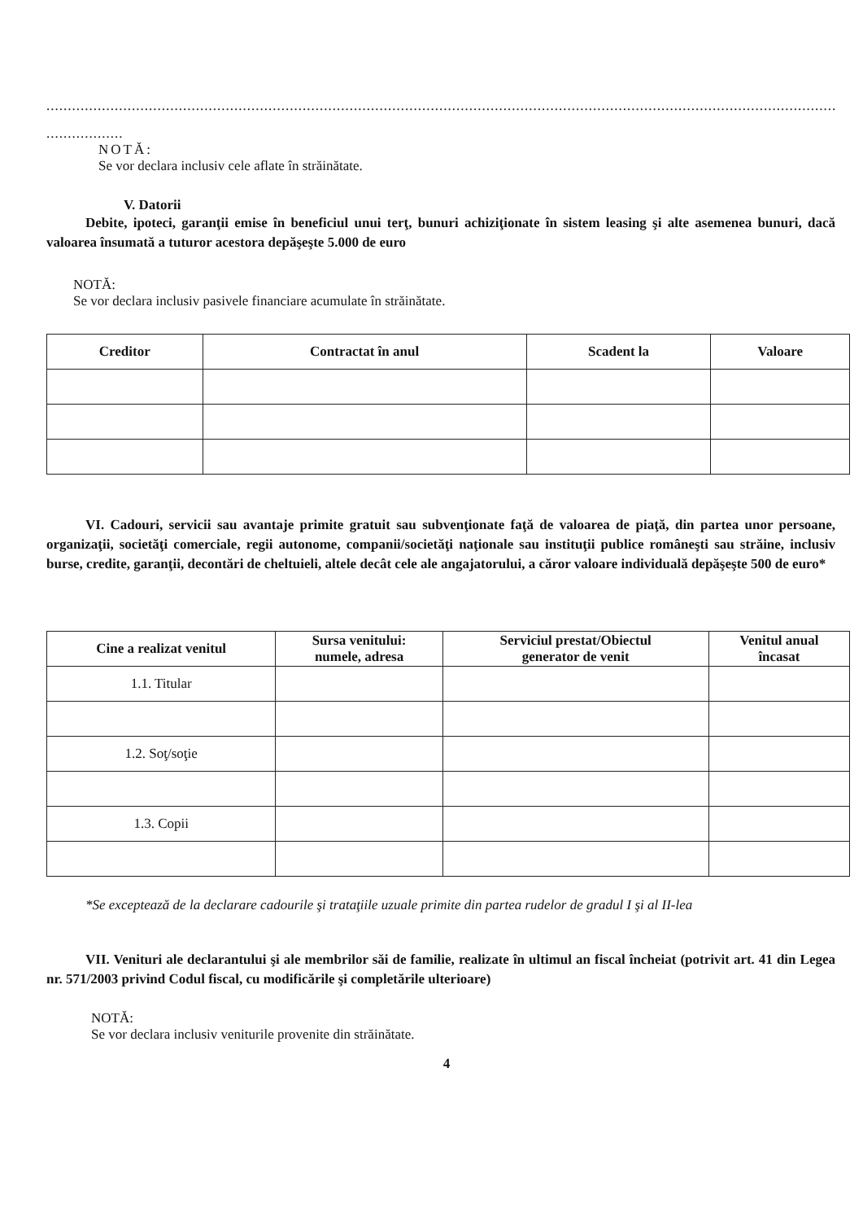..............................................................................................................................................................................................................
..................
NOTĂ:
Se vor declara inclusiv cele aflate în străinătate.
V. Datorii
Debite, ipoteci, garanţii emise în beneficiul unui terţ, bunuri achiziţionate în sistem leasing şi alte asemenea bunuri, dacă valoarea însumată a tuturor acestora depăşeşte 5.000 de euro
NOTĂ:
Se vor declara inclusiv pasivele financiare acumulate în străinătate.
| Creditor | Contractat în anul | Scadent la | Valoare |
| --- | --- | --- | --- |
VI. Cadouri, servicii sau avantaje primite gratuit sau subvenţionate faţă de valoarea de piaţă, din partea unor persoane, organizaţii, societăţi comerciale, regii autonome, companii/societăţi naţionale sau instituţii publice româneşti sau străine, inclusiv burse, credite, garanţii, decontări de cheltuieli, altele decât cele ale angajatorului, a căror valoare individuală depăşeşte 500 de euro*
| Cine a realizat venitul | Sursa venitului: numele, adresa | Serviciul prestat/Obiectul generator de venit | Venitul anual încasat |
| --- | --- | --- | --- |
| 1.1. Titular | | | |
| 1.2. Soţ/soţie | | | |
| 1.3. Copii | | | |
*Se exceptează de la declarare cadourile şi trataţiile uzuale primite din partea rudelor de gradul I şi al II-lea
VII. Venituri ale declarantului şi ale membrilor săi de familie, realizate în ultimul an fiscal încheiat (potrivit art. 41 din Legea nr. 571/2003 privind Codul fiscal, cu modificările şi completările ulterioare)
NOTĂ:
Se vor declara inclusiv veniturile provenite din străinătate.
4